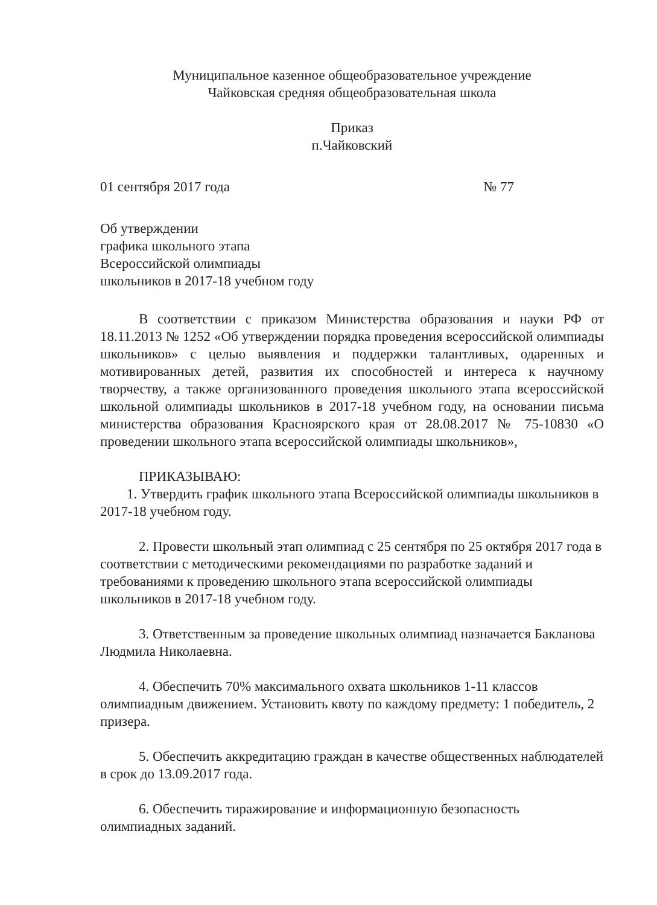Муниципальное казенное общеобразовательное учреждение
Чайковская средняя общеобразовательная школа
Приказ
п.Чайковский
01 сентября 2017 года № 77
Об утверждении
графика школьного этапа
Всероссийской олимпиады
школьников в 2017-18 учебном году
В соответствии с приказом Министерства образования и науки РФ от 18.11.2013 № 1252 «Об утверждении порядка проведения всероссийской олимпиады школьников» с целью выявления и поддержки талантливых, одаренных и мотивированных детей, развития их способностей и интереса к научному творчеству, а также организованного проведения школьного этапа всероссийской школьной олимпиады школьников в 2017-18 учебном году, на основании письма министерства образования Красноярского края от 28.08.2017 № 75-10830 «О проведении школьного этапа всероссийской олимпиады школьников»,
ПРИКАЗЫВАЮ:
1. Утвердить график школьного этапа Всероссийской олимпиады школьников в 2017-18 учебном году.
2. Провести школьный этап олимпиад с 25 сентября по 25 октября 2017 года в соответствии с методическими рекомендациями по разработке заданий и требованиями к проведению школьного этапа всероссийской олимпиады школьников в 2017-18 учебном году.
3. Ответственным за проведение школьных олимпиад назначается Бакланова Людмила Николаевна.
4. Обеспечить 70% максимального охвата школьников 1-11 классов олимпиадным движением. Установить квоту по каждому предмету: 1 победитель, 2 призера.
5. Обеспечить аккредитацию граждан в качестве общественных наблюдателей в срок до 13.09.2017 года.
6. Обеспечить тиражирование и информационную безопасность олимпиадных заданий.